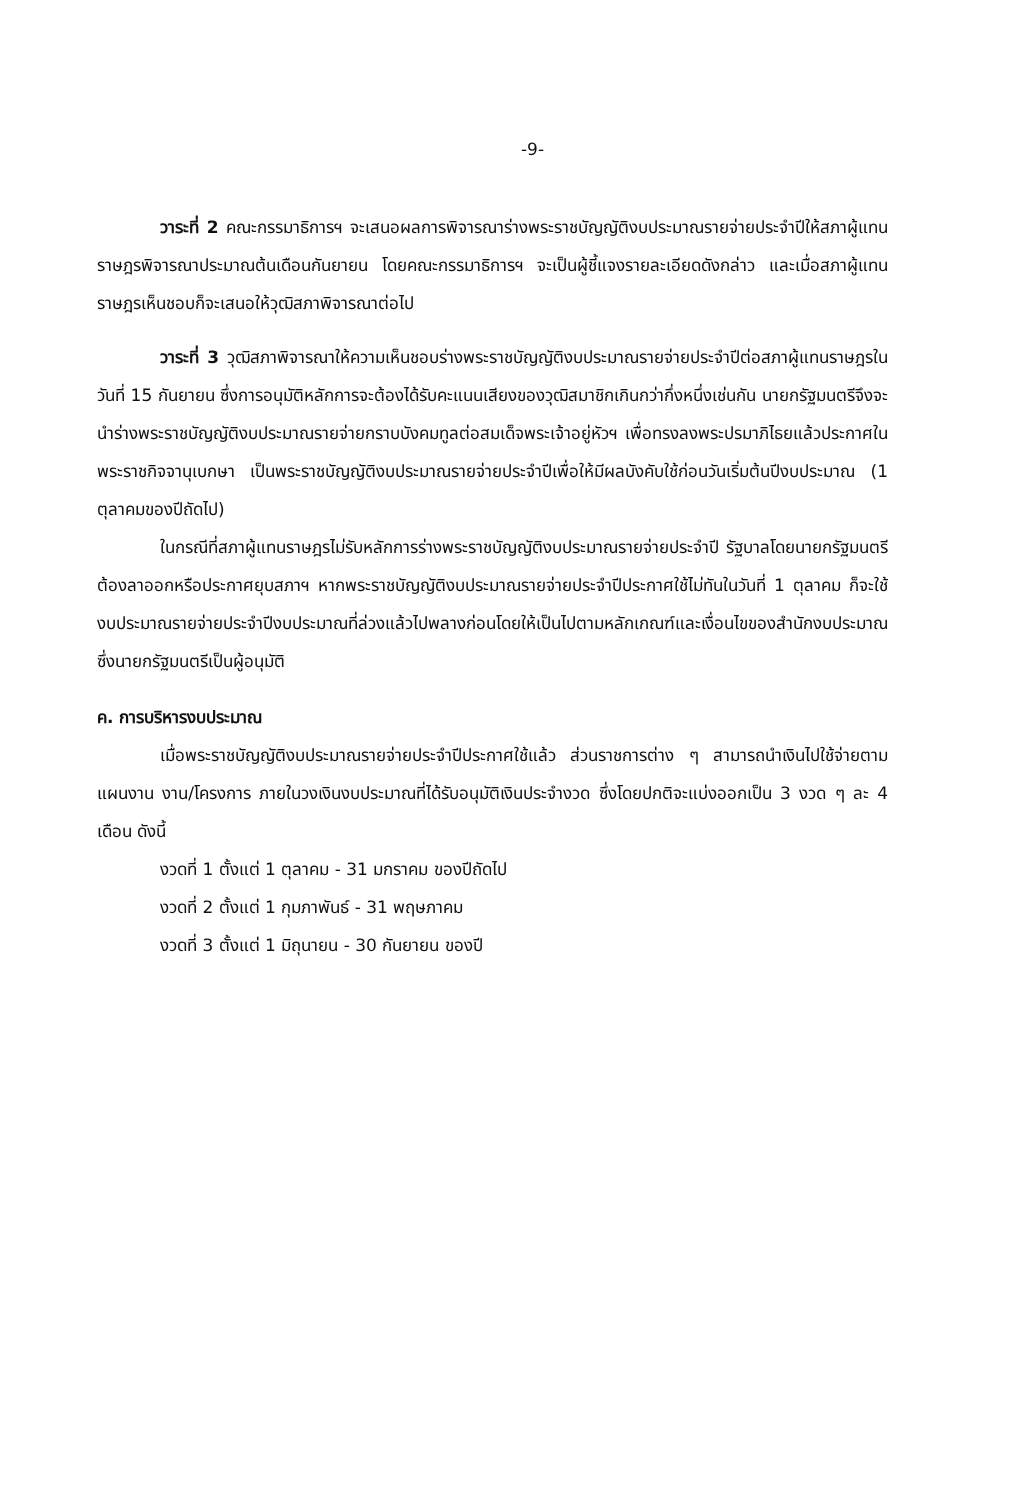-9-
วาระที่ 2 คณะกรรมาธิการฯ จะเสนอผลการพิจารณาร่างพระราชบัญญัติงบประมาณรายจ่ายประจำปีให้สภาผู้แทนราษฎรพิจารณาประมาณต้นเดือนกันยายน โดยคณะกรรมาธิการฯ จะเป็นผู้ชี้แจงรายละเอียดดังกล่าว และเมื่อสภาผู้แทนราษฎรเห็นชอบก็จะเสนอให้วุฒิสภาพิจารณาต่อไป
วาระที่ 3 วุฒิสภาพิจารณาให้ความเห็นชอบร่างพระราชบัญญัติงบประมาณรายจ่ายประจำปีต่อสภาผู้แทนราษฎรในวันที่ 15 กันยายน ซึ่งการอนุมัติหลักการจะต้องได้รับคะแนนเสียงของวุฒิสมาชิกเกินกว่ากึ่งหนึ่งเช่นกัน นายกรัฐมนตรีจึงจะนำร่างพระราชบัญญัติงบประมาณรายจ่ายกราบบังคมทูลต่อสมเด็จพระเจ้าอยู่หัวฯ เพื่อทรงลงพระปรมาภิไธยแล้วประกาศในพระราชกิจจานุเบกษา เป็นพระราชบัญญัติงบประมาณรายจ่ายประจำปีเพื่อให้มีผลบังคับใช้ก่อนวันเริ่มต้นปีงบประมาณ (1 ตุลาคมของปีถัดไป)
ในกรณีที่สภาผู้แทนราษฎรไม่รับหลักการร่างพระราชบัญญัติงบประมาณรายจ่ายประจำปี รัฐบาลโดยนายกรัฐมนตรีต้องลาออกหรือประกาศยุบสภาฯ หากพระราชบัญญัติงบประมาณรายจ่ายประจำปีประกาศใช้ไม่ทันในวันที่ 1 ตุลาคม ก็จะใช้งบประมาณรายจ่ายประจำปีงบประมาณที่ล่วงแล้วไปพลางก่อนโดยให้เป็นไปตามหลักเกณฑ์และเงื่อนไขของสำนักงบประมาณซึ่งนายกรัฐมนตรีเป็นผู้อนุมัติ
ค. การบริหารงบประมาณ
เมื่อพระราชบัญญัติงบประมาณรายจ่ายประจำปีประกาศใช้แล้ว ส่วนราชการต่าง ๆ สามารถนำเงินไปใช้จ่ายตามแผนงาน งาน/โครงการ ภายในวงเงินงบประมาณที่ได้รับอนุมัติเงินประจำงวด ซึ่งโดยปกติจะแบ่งออกเป็น 3 งวด ๆ ละ 4 เดือน ดังนี้
งวดที่ 1 ตั้งแต่ 1 ตุลาคม - 31 มกราคม ของปีถัดไป
งวดที่ 2 ตั้งแต่ 1 กุมภาพันธ์ - 31 พฤษภาคม
งวดที่ 3 ตั้งแต่ 1 มิถุนายน - 30 กันยายน ของปี